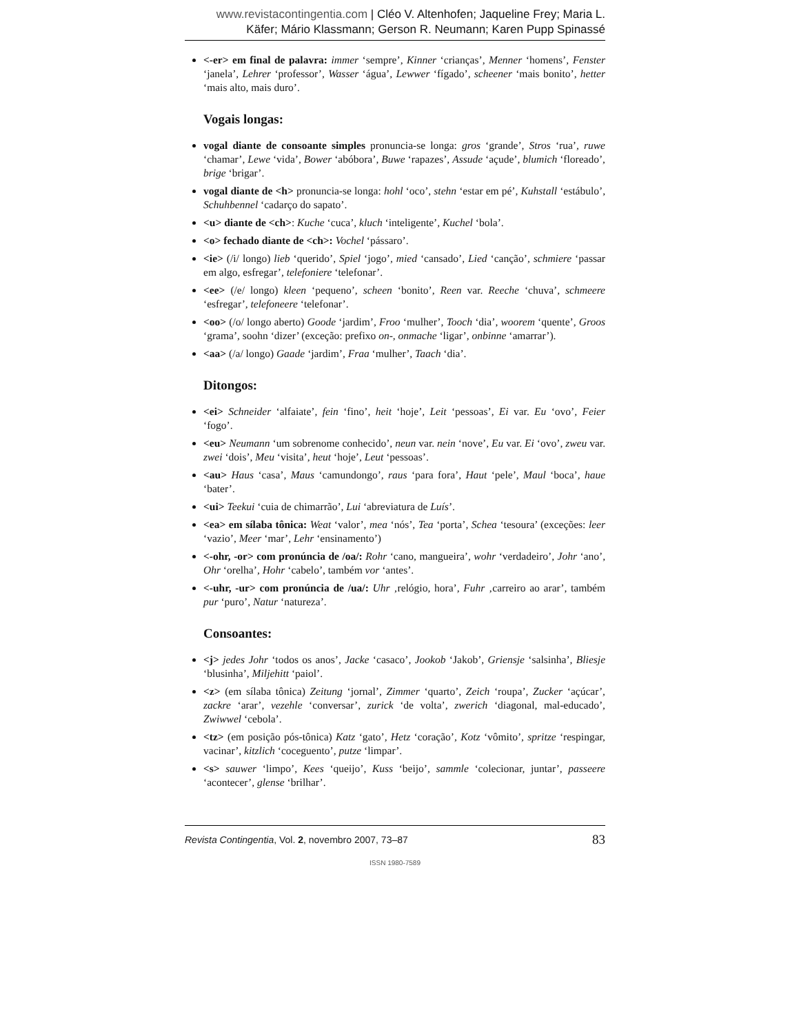www.revistacontingentia.com | Cléo V. Altenhofen; Jaqueline Frey; Maria L. Käfer; Mário Klassmann; Gerson R. Neumann; Karen Pupp Spinassé
<-er> em final de palavra: immer ‘sempre’, Kinner ‘crianças’, Menner ‘homens’, Fenster ‘janela’, Lehrer ‘professor’, Wasser ‘água’, Lewwer ‘fígado’, scheener ‘mais bonito’, hetter ‘mais alto, mais duro’.
Vogais longas:
vogal diante de consoante simples pronuncia-se longa: gros ‘grande’, Stros ‘rua’, ruwe ‘chamar’, Lewe ‘vida’, Bower ‘abóbora’, Buwe ‘rapazes’, Assude ‘açude’, blumich ‘floreado’, brige ‘brigar’.
vogal diante de <h> pronuncia-se longa: hohl ‘oco’, stehn ‘estar em pé’, Kuhstall ‘estábulo’, Schuhbennel ‘cadarço do sapato’.
<u> diante de <ch>: Kuche ‘cuca’, kluch ‘inteligente’, Kuchel ‘bola’.
<o> fechado diante de <ch>: Vochel ‘pássaro’.
<ie> (/i/ longo) lieb ‘querido’, Spiel ‘jogo’, mied ‘cansado’, Lied ‘canção’, schmiere ‘passar em algo, esfregar’, telefoniere ‘telefonar’.
<ee> (/e/ longo) kleen ‘pequeno’, scheen ‘bonito’, Reen var. Reeche ‘chuva’, schmeere ‘esfregar’, telefoneere ‘telefonar’.
<oo> (/o/ longo aberto) Goode ‘jardim’, Froo ‘mulher’, Tooch ‘dia’, woorem ‘quente’, Groos ‘grama’, soohn ‘dizer’ (exceção: prefixo on-, onmache ‘ligar’, onbinne ‘amarrar’).
<aa> (/a/ longo) Gaade ‘jardim’, Fraa ‘mulher’, Taach ‘dia’.
Ditongos:
<ei> Schneider ‘alfaiate’, fein ‘fino’, heit ‘hoje’, Leit ‘pessoas’, Ei var. Eu ‘ovo’, Feier ‘fogo’.
<eu> Neumann ‘um sobrenome conhecido’, neun var. nein ‘nove’, Eu var. Ei ‘ovo’, zweu var. zwei ‘dois’, Meu ‘visita’, heut ‘hoje’, Leut ‘pessoas’.
<au> Haus ‘casa’, Maus ‘camundongo’, raus ‘para fora’, Haut ‘pele’, Maul ‘boca’, haue ‘bater’.
<ui> Teekui ‘cuia de chimarrão’, Lui ‘abreviatura de Luís’.
<ea> em sílaba tônica: Weat ‘valor’, mea ‘nós’, Tea ‘porta’, Schea ‘tesoura’ (exceções: leer ‘vazio’, Meer ‘mar’, Lehr ‘ensinamento’)
<-ohr, -or> com pronúncia de /oa/: Rohr ‘cano, mangueira’, wohr ‘verdadeiro’, Johr ‘ano’, Ohr ‘orelha’, Hohr ‘cabelo’, também vor ‘antes’.
<-uhr, -ur> com pronúncia de /ua/: Uhr ‚relógio, hora’, Fuhr ‚carreiro ao arar’, também pur ‘puro’, Natur ‘natureza’.
Consoantes:
<j> jedes Johr ‘todos os anos’, Jacke ‘casaco’, Jookob ‘Jakob’, Griensje ‘salsinha’, Bliesje ‘blusinha’, Miljehitt ‘paiol’.
<z> (em sílaba tônica) Zeitung ‘jornal’, Zimmer ‘quarto’, Zeich ‘roupa’, Zucker ‘açúcar’, zackre ‘arar’, vezehle ‘conversar’, zurick ‘de volta’, zwerich ‘diagonal, mal-educado’, Zwiwwel ‘cebola’.
<tz> (em posição pós-tônica) Katz ‘gato’, Hetz ‘coração’, Kotz ‘vômito’, spritze ‘respingar, vacinar’, kitzlich ‘coceguento’, putze ‘limpar’.
<s> sauwer ‘limpo’, Kees ‘queijo’, Kuss ‘beijo’, sammle ‘colecionar, juntar’, passeere ‘acontecer’, glense ‘brilhar’.
Revista Contingentia, Vol. 2, novembro 2007, 73–87 83
ISSN 1980-7589